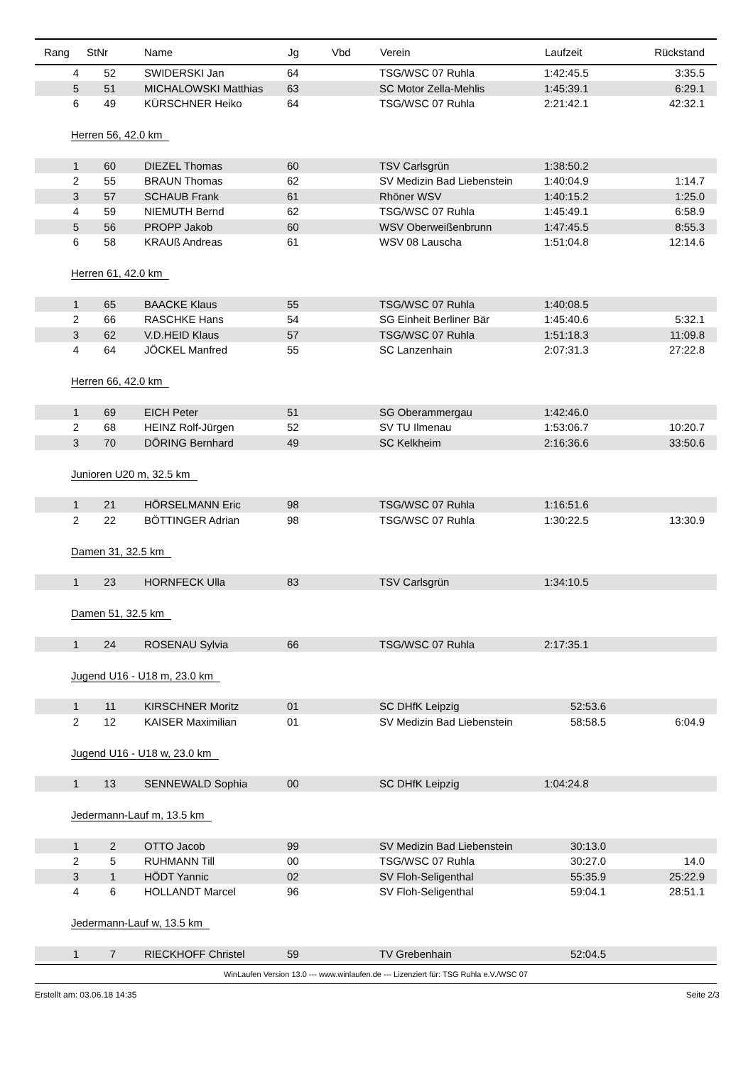| Rang | StNr | Name | Jg | Vbd | Verein | Laufzeit | Rückstand |
| --- | --- | --- | --- | --- | --- | --- | --- |
| 4 | 52 | SWIDERSKI Jan | 64 | | TSG/WSC 07 Ruhla | 1:42:45.5 | 3:35.5 |
| 5 | 51 | MICHALOWSKI Matthias | 63 | | SC Motor Zella-Mehlis | 1:45:39.1 | 6:29.1 |
| 6 | 49 | KÜRSCHNER Heiko | 64 | | TSG/WSC 07 Ruhla | 2:21:42.1 | 42:32.1 |
| Herren 56, 42.0 km | | | | | | | |
| 1 | 60 | DIEZEL Thomas | 60 | | TSV Carlsgrün | 1:38:50.2 | |
| 2 | 55 | BRAUN Thomas | 62 | | SV Medizin Bad Liebenstein | 1:40:04.9 | 1:14.7 |
| 3 | 57 | SCHAUB Frank | 61 | | Rhöner WSV | 1:40:15.2 | 1:25.0 |
| 4 | 59 | NIEMUTH Bernd | 62 | | TSG/WSC 07 Ruhla | 1:45:49.1 | 6:58.9 |
| 5 | 56 | PROPP Jakob | 60 | | WSV Oberweißenbrunn | 1:47:45.5 | 8:55.3 |
| 6 | 58 | KRAUß Andreas | 61 | | WSV 08 Lauscha | 1:51:04.8 | 12:14.6 |
| Herren 61, 42.0 km | | | | | | | |
| 1 | 65 | BAACKE Klaus | 55 | | TSG/WSC 07 Ruhla | 1:40:08.5 | |
| 2 | 66 | RASCHKE Hans | 54 | | SG Einheit Berliner Bär | 1:45:40.6 | 5:32.1 |
| 3 | 62 | V.D.HEID Klaus | 57 | | TSG/WSC 07 Ruhla | 1:51:18.3 | 11:09.8 |
| 4 | 64 | JÖCKEL Manfred | 55 | | SC Lanzenhain | 2:07:31.3 | 27:22.8 |
| Herren 66, 42.0 km | | | | | | | |
| 1 | 69 | EICH Peter | 51 | | SG Oberammergau | 1:42:46.0 | |
| 2 | 68 | HEINZ Rolf-Jürgen | 52 | | SV TU Ilmenau | 1:53:06.7 | 10:20.7 |
| 3 | 70 | DÖRING Bernhard | 49 | | SC Kelkheim | 2:16:36.6 | 33:50.6 |
| Junioren U20 m, 32.5 km | | | | | | | |
| 1 | 21 | HÖRSELMANN Eric | 98 | | TSG/WSC 07 Ruhla | 1:16:51.6 | |
| 2 | 22 | BÖTTINGER Adrian | 98 | | TSG/WSC 07 Ruhla | 1:30:22.5 | 13:30.9 |
| Damen 31, 32.5 km | | | | | | | |
| 1 | 23 | HORNFECK Ulla | 83 | | TSV Carlsgrün | 1:34:10.5 | |
| Damen 51, 32.5 km | | | | | | | |
| 1 | 24 | ROSENAU Sylvia | 66 | | TSG/WSC 07 Ruhla | 2:17:35.1 | |
| Jugend U16 - U18 m, 23.0 km | | | | | | | |
| 1 | 11 | KIRSCHNER Moritz | 01 | | SC DHfK Leipzig | 52:53.6 | |
| 2 | 12 | KAISER Maximilian | 01 | | SV Medizin Bad Liebenstein | 58:58.5 | 6:04.9 |
| Jugend U16 - U18 w, 23.0 km | | | | | | | |
| 1 | 13 | SENNEWALD Sophia | 00 | | SC DHfK Leipzig | 1:04:24.8 | |
| Jedermann-Lauf m, 13.5 km | | | | | | | |
| 1 | 2 | OTTO Jacob | 99 | | SV Medizin Bad Liebenstein | 30:13.0 | |
| 2 | 5 | RUHMANN Till | 00 | | TSG/WSC 07 Ruhla | 30:27.0 | 14.0 |
| 3 | 1 | HÖDT Yannic | 02 | | SV Floh-Seligenthal | 55:35.9 | 25:22.9 |
| 4 | 6 | HOLLANDT Marcel | 96 | | SV Floh-Seligenthal | 59:04.1 | 28:51.1 |
| Jedermann-Lauf w, 13.5 km | | | | | | | |
| 1 | 7 | RIECKHOFF Christel | 59 | | TV Grebenhain | 52:04.5 | |
WinLaufen Version 13.0 --- www.winlaufen.de --- Lizenziert für: TSG Ruhla e.V./WSC 07
Erstellt am: 03.06.18 14:35 Seite 2/3